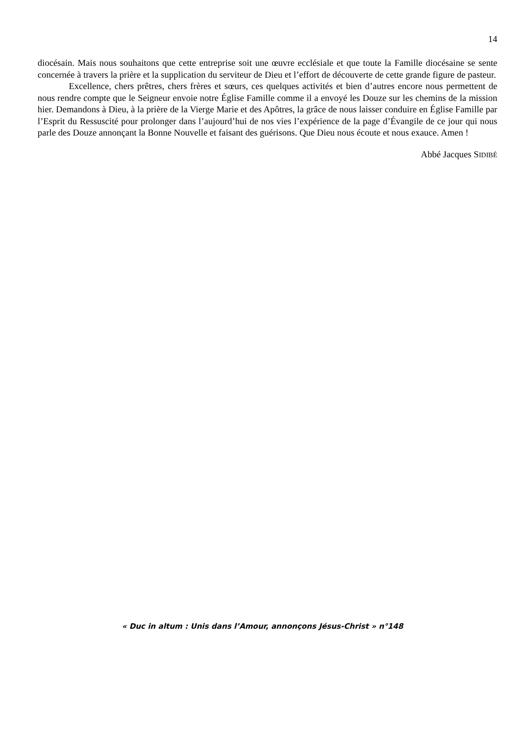14
diocésain. Mais nous souhaitons que cette entreprise soit une œuvre ecclésiale et que toute la Famille diocésaine se sente concernée à travers la prière et la supplication du serviteur de Dieu et l’effort de découverte de cette grande figure de pasteur.
Excellence, chers prêtres, chers frères et sœurs, ces quelques activités et bien d’autres encore nous permettent de nous rendre compte que le Seigneur envoie notre Église Famille comme il a envoyé les Douze sur les chemins de la mission hier. Demandons à Dieu, à la prière de la Vierge Marie et des Apôtres, la grâce de nous laisser conduire en Église Famille par l’Esprit du Ressuscité pour prolonger dans l’aujourd’hui de nos vies l’expérience de la page d’Évangile de ce jour qui nous parle des Douze annonçant la Bonne Nouvelle et faisant des guérisons. Que Dieu nous écoute et nous exauce. Amen !
Abbé Jacques SIDIBÉ
« Duc in altum : Unis dans l’Amour, annonçons Jésus-Christ » n°148